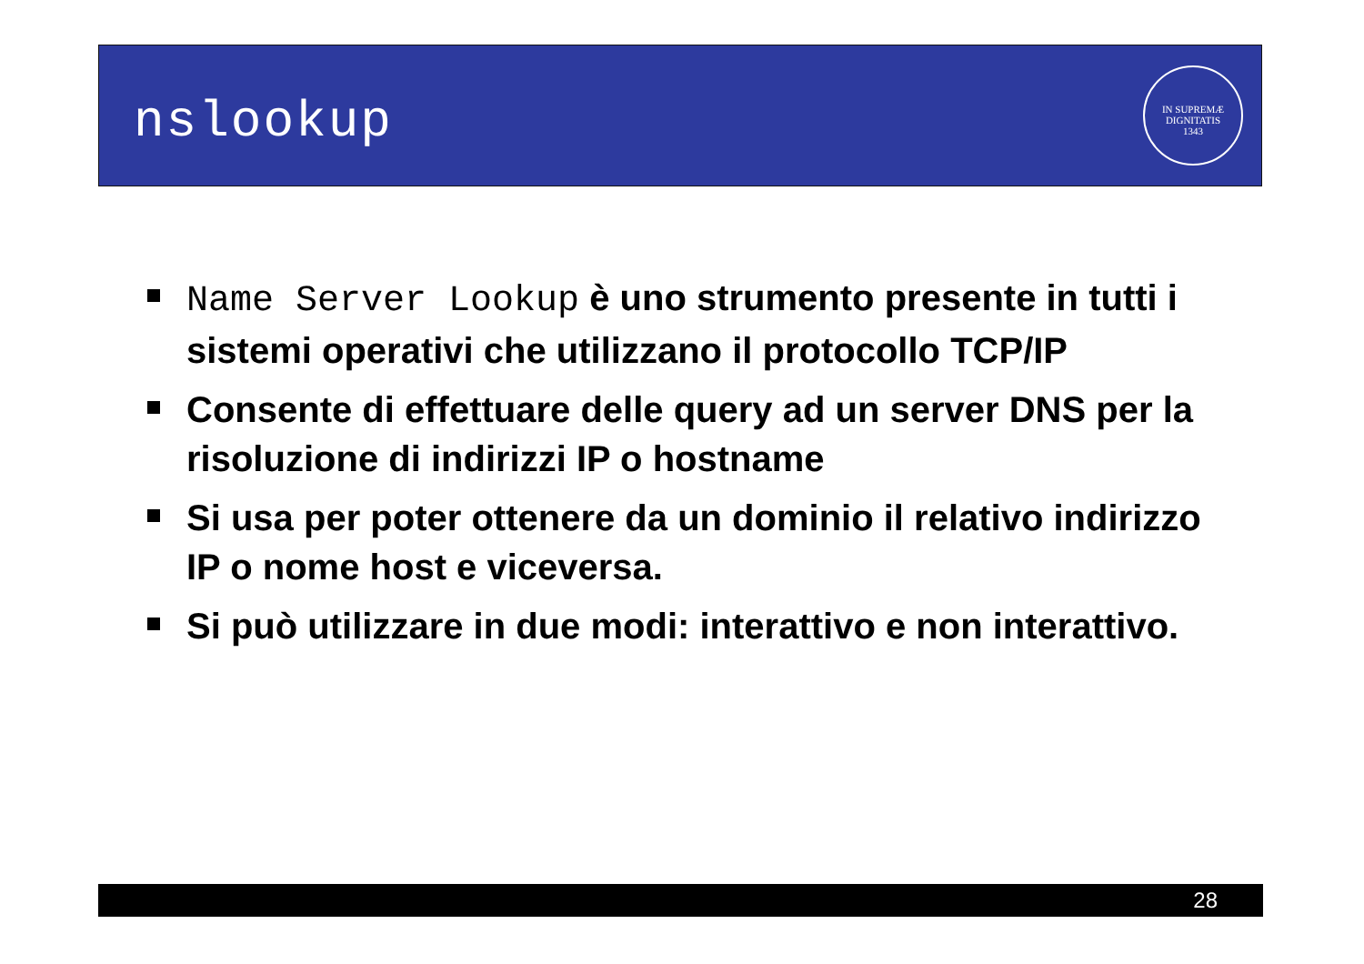nslookup
IN SUPREMÆ DIGNITATIS
1343
Name Server Lookup è uno strumento presente in tutti i sistemi operativi che utilizzano il protocollo TCP/IP
Consente di effettuare delle query ad un server DNS per la risoluzione di indirizzi IP o hostname
Si usa per poter ottenere da un dominio il relativo indirizzo IP o nome host e viceversa.
Si può utilizzare in due modi: interattivo e non interattivo.
28